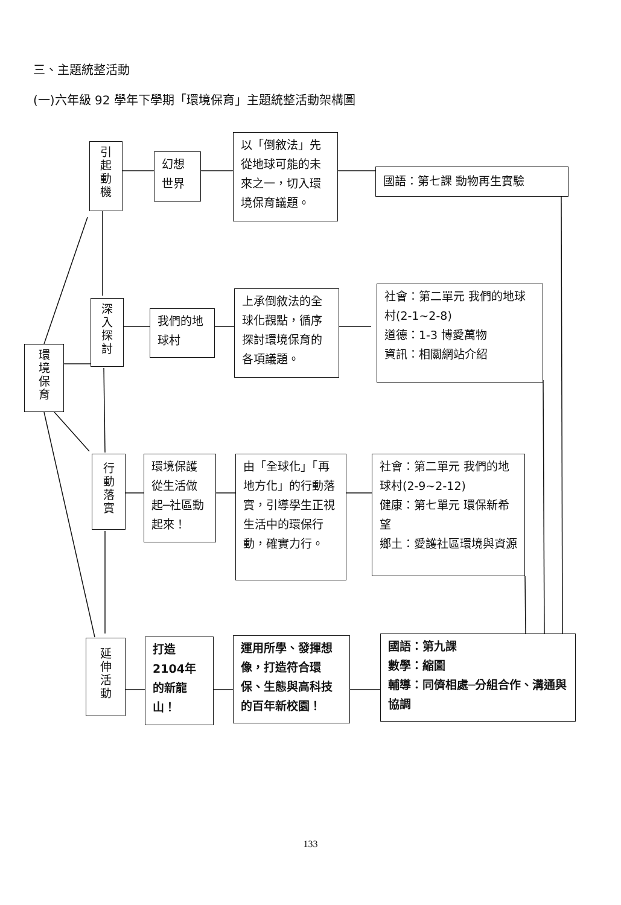三、主題統整活動
(一)六年級 92 學年下學期「環境保育」主題統整活動架構圖
引起動機
幻想世界
以「倒敘法」先從地球可能的未來之一，切入環境保育議題。
國語：第七課 動物再生實驗
環境保育
深入探討
我們的地球村
上承倒敘法的全球化觀點，循序探討環境保育的各項議題。
社會：第二單元 我們的地球村(2-1~2-8)
道德：1-3 博愛萬物
資訊：相關網站介紹
行動落實
環境保護從生活做起─社區動起來！
由「全球化」「再地方化」的行動落實，引導學生正視生活中的環保行動，確實力行。
社會：第二單元 我們的地球村(2-9~2-12)
健康：第七單元 環保新希望
鄉土：愛護社區環境與資源
延伸活動
打造2104年的新龍山！
運用所學、發揮想像，打造符合環保、生態與高科技的百年新校園！
國語：第九課
數學：縮圖
輔導：同儕相處─分組合作、溝通與協調
133